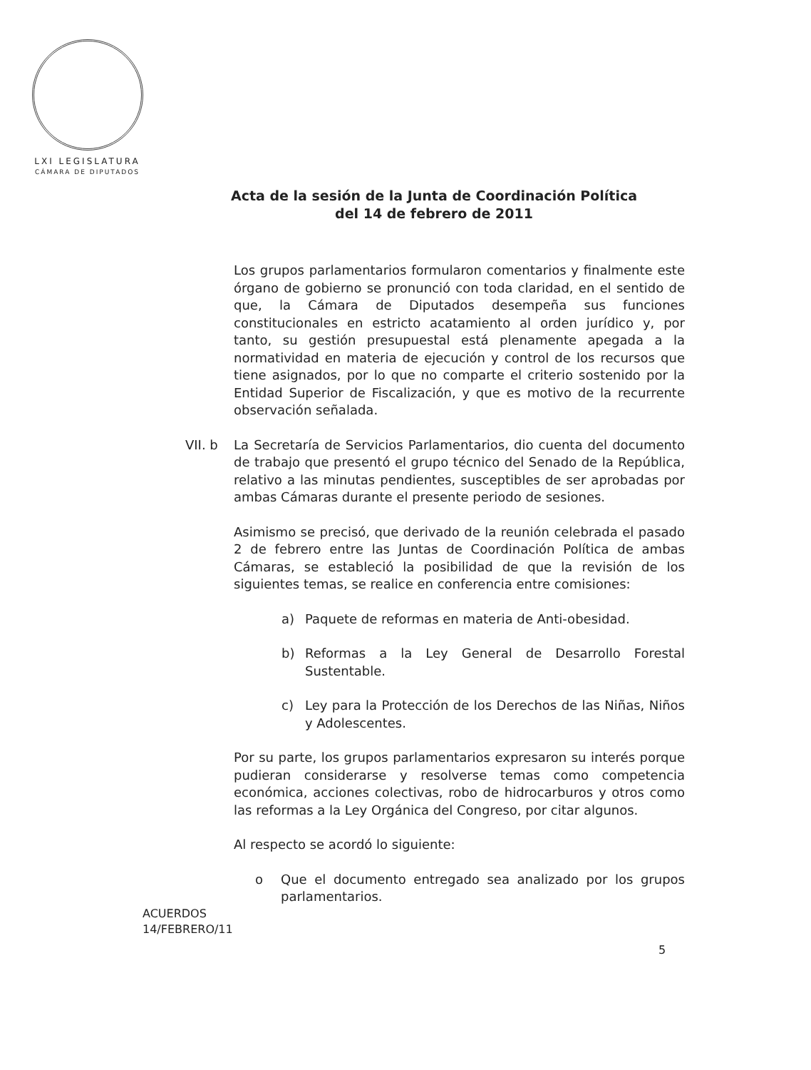LXI LEGISLATURA
CÁMARA DE DIPUTADOS
Acta de la sesión de la Junta de Coordinación Política
del 14 de febrero de 2011
Los grupos parlamentarios formularon comentarios y finalmente este órgano de gobierno se pronunció con toda claridad, en el sentido de que, la Cámara de Diputados desempeña sus funciones constitucionales en estricto acatamiento al orden jurídico y, por tanto, su gestión presupuestal está plenamente apegada a la normatividad en materia de ejecución y control de los recursos que tiene asignados, por lo que no comparte el criterio sostenido por la Entidad Superior de Fiscalización, y que es motivo de la recurrente observación señalada.
VII. b La Secretaría de Servicios Parlamentarios, dio cuenta del documento de trabajo que presentó el grupo técnico del Senado de la República, relativo a las minutas pendientes, susceptibles de ser aprobadas por ambas Cámaras durante el presente periodo de sesiones.
Asimismo se precisó, que derivado de la reunión celebrada el pasado 2 de febrero entre las Juntas de Coordinación Política de ambas Cámaras, se estableció la posibilidad de que la revisión de los siguientes temas, se realice en conferencia entre comisiones:
a) Paquete de reformas en materia de Anti-obesidad.
b) Reformas a la Ley General de Desarrollo Forestal Sustentable.
c) Ley para la Protección de los Derechos de las Niñas, Niños y Adolescentes.
Por su parte, los grupos parlamentarios expresaron su interés porque pudieran considerarse y resolverse temas como competencia económica, acciones colectivas, robo de hidrocarburos y otros como las reformas a la Ley Orgánica del Congreso, por citar algunos.
Al respecto se acordó lo siguiente:
o Que el documento entregado sea analizado por los grupos parlamentarios.
ACUERDOS
14/FEBRERO/11
5